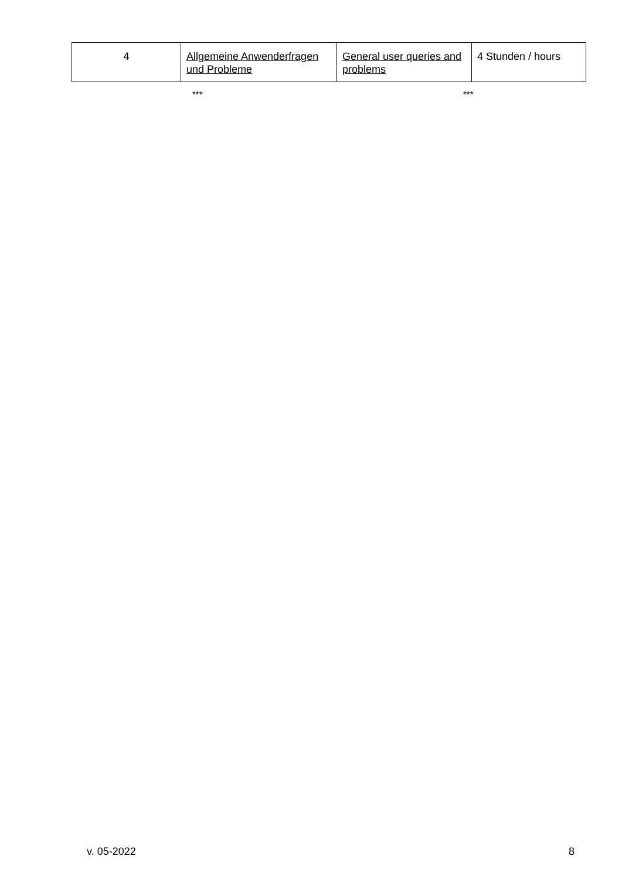| 4 | Allgemeine Anwenderfragen und Probleme | General user queries and problems | 4 Stunden / hours |
*** ***
v. 05-2022 8